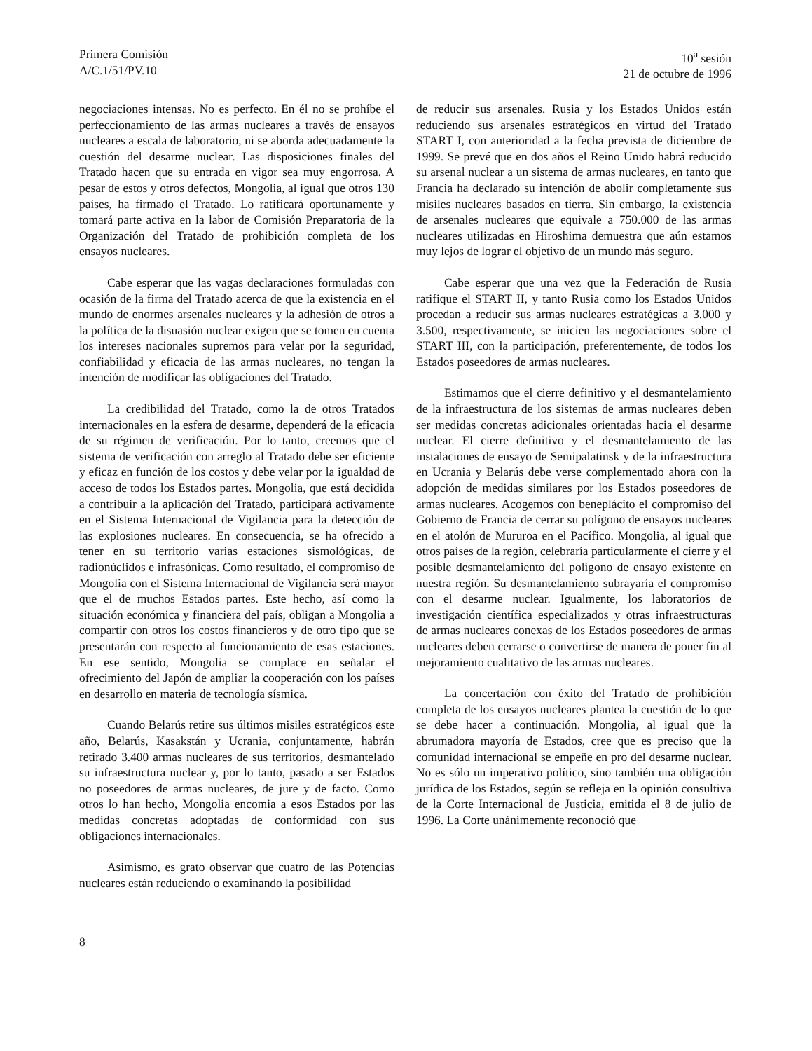Primera Comisión
A/C.1/51/PV.10
10<sup>a</sup> sesión
21 de octubre de 1996
negociaciones intensas. No es perfecto. En él no se prohíbe el perfeccionamiento de las armas nucleares a través de ensayos nucleares a escala de laboratorio, ni se aborda adecuadamente la cuestión del desarme nuclear. Las disposiciones finales del Tratado hacen que su entrada en vigor sea muy engorrosa. A pesar de estos y otros defectos, Mongolia, al igual que otros 130 países, ha firmado el Tratado. Lo ratificará oportunamente y tomará parte activa en la labor de Comisión Preparatoria de la Organización del Tratado de prohibición completa de los ensayos nucleares.
Cabe esperar que las vagas declaraciones formuladas con ocasión de la firma del Tratado acerca de que la existencia en el mundo de enormes arsenales nucleares y la adhesión de otros a la política de la disuasión nuclear exigen que se tomen en cuenta los intereses nacionales supremos para velar por la seguridad, confiabilidad y eficacia de las armas nucleares, no tengan la intención de modificar las obligaciones del Tratado.
La credibilidad del Tratado, como la de otros Tratados internacionales en la esfera de desarme, dependerá de la eficacia de su régimen de verificación. Por lo tanto, creemos que el sistema de verificación con arreglo al Tratado debe ser eficiente y eficaz en función de los costos y debe velar por la igualdad de acceso de todos los Estados partes. Mongolia, que está decidida a contribuir a la aplicación del Tratado, participará activamente en el Sistema Internacional de Vigilancia para la detección de las explosiones nucleares. En consecuencia, se ha ofrecido a tener en su territorio varias estaciones sismológicas, de radionúclidos e infrasónicas. Como resultado, el compromiso de Mongolia con el Sistema Internacional de Vigilancia será mayor que el de muchos Estados partes. Este hecho, así como la situación económica y financiera del país, obligan a Mongolia a compartir con otros los costos financieros y de otro tipo que se presentarán con respecto al funcionamiento de esas estaciones. En ese sentido, Mongolia se complace en señalar el ofrecimiento del Japón de ampliar la cooperación con los países en desarrollo en materia de tecnología sísmica.
Cuando Belarús retire sus últimos misiles estratégicos este año, Belarús, Kasakstán y Ucrania, conjuntamente, habrán retirado 3.400 armas nucleares de sus territorios, desmantelado su infraestructura nuclear y, por lo tanto, pasado a ser Estados no poseedores de armas nucleares, de jure y de facto. Como otros lo han hecho, Mongolia encomia a esos Estados por las medidas concretas adoptadas de conformidad con sus obligaciones internacionales.
Asimismo, es grato observar que cuatro de las Potencias nucleares están reduciendo o examinando la posibilidad
de reducir sus arsenales. Rusia y los Estados Unidos están reduciendo sus arsenales estratégicos en virtud del Tratado START I, con anterioridad a la fecha prevista de diciembre de 1999. Se prevé que en dos años el Reino Unido habrá reducido su arsenal nuclear a un sistema de armas nucleares, en tanto que Francia ha declarado su intención de abolir completamente sus misiles nucleares basados en tierra. Sin embargo, la existencia de arsenales nucleares que equivale a 750.000 de las armas nucleares utilizadas en Hiroshima demuestra que aún estamos muy lejos de lograr el objetivo de un mundo más seguro.
Cabe esperar que una vez que la Federación de Rusia ratifique el START II, y tanto Rusia como los Estados Unidos procedan a reducir sus armas nucleares estratégicas a 3.000 y 3.500, respectivamente, se inicien las negociaciones sobre el START III, con la participación, preferentemente, de todos los Estados poseedores de armas nucleares.
Estimamos que el cierre definitivo y el desmantelamiento de la infraestructura de los sistemas de armas nucleares deben ser medidas concretas adicionales orientadas hacia el desarme nuclear. El cierre definitivo y el desmantelamiento de las instalaciones de ensayo de Semipalatinsk y de la infraestructura en Ucrania y Belarús debe verse complementado ahora con la adopción de medidas similares por los Estados poseedores de armas nucleares. Acogemos con beneplácito el compromiso del Gobierno de Francia de cerrar su polígono de ensayos nucleares en el atolón de Mururoa en el Pacífico. Mongolia, al igual que otros países de la región, celebraría particularmente el cierre y el posible desmantelamiento del polígono de ensayo existente en nuestra región. Su desmantelamiento subrayaría el compromiso con el desarme nuclear. Igualmente, los laboratorios de investigación científica especializados y otras infraestructuras de armas nucleares conexas de los Estados poseedores de armas nucleares deben cerrarse o convertirse de manera de poner fin al mejoramiento cualitativo de las armas nucleares.
La concertación con éxito del Tratado de prohibición completa de los ensayos nucleares plantea la cuestión de lo que se debe hacer a continuación. Mongolia, al igual que la abrumadora mayoría de Estados, cree que es preciso que la comunidad internacional se empeñe en pro del desarme nuclear. No es sólo un imperativo político, sino también una obligación jurídica de los Estados, según se refleja en la opinión consultiva de la Corte Internacional de Justicia, emitida el 8 de julio de 1996. La Corte unánimemente reconoció que
8